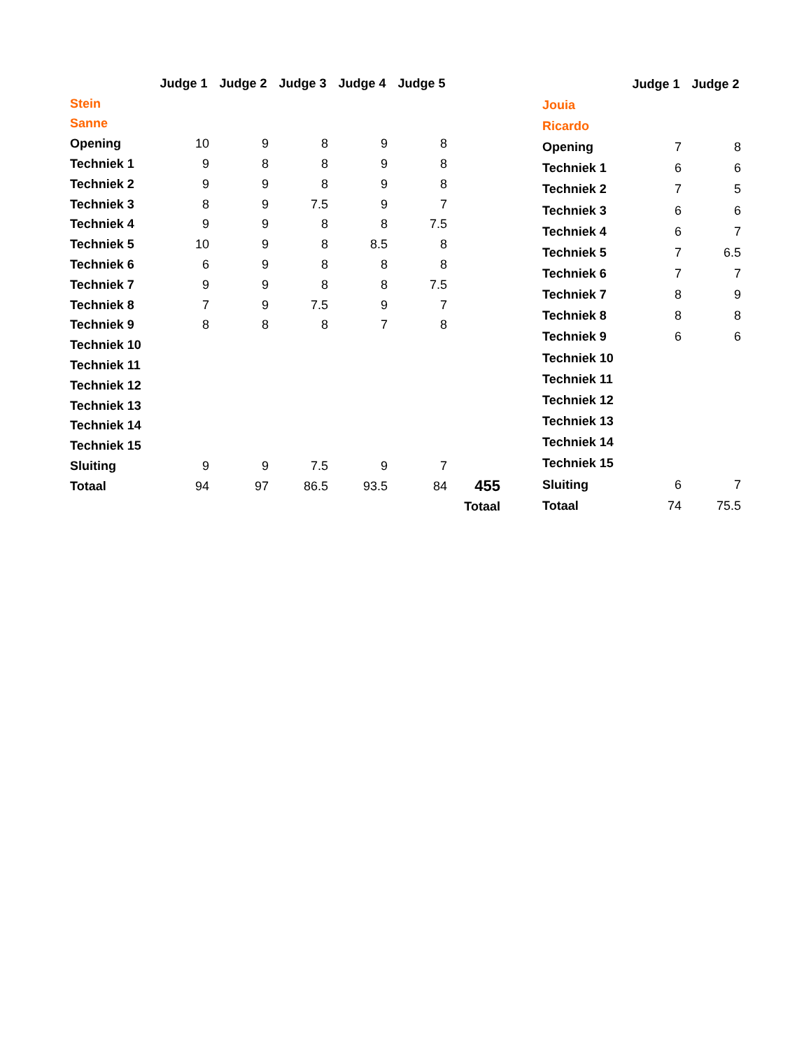| | Judge 1 | Judge 2 | Judge 3 | Judge 4 | Judge 5 | |
| Stein | | | | | | |
| Sanne | | | | | | |
| Opening | 10 | 9 | 8 | 9 | 8 | |
| Techniek 1 | 9 | 8 | 8 | 9 | 8 | |
| Techniek 2 | 9 | 9 | 8 | 9 | 8 | |
| Techniek 3 | 8 | 9 | 7.5 | 9 | 7 | |
| Techniek 4 | 9 | 9 | 8 | 8 | 7.5 | |
| Techniek 5 | 10 | 9 | 8 | 8.5 | 8 | |
| Techniek 6 | 6 | 9 | 8 | 8 | 8 | |
| Techniek 7 | 9 | 9 | 8 | 8 | 7.5 | |
| Techniek 8 | 7 | 9 | 7.5 | 9 | 7 | |
| Techniek 9 | 8 | 8 | 8 | 7 | 8 | |
| Techniek 10 | | | | | | |
| Techniek 11 | | | | | | |
| Techniek 12 | | | | | | |
| Techniek 13 | | | | | | |
| Techniek 14 | | | | | | |
| Techniek 15 | | | | | | |
| Sluiting | 9 | 9 | 7.5 | 9 | 7 | |
| Totaal | 94 | 97 | 86.5 | 93.5 | 84 | 455 |
| | | | | | | Totaal |
| | | Judge 1 | Judge 2 |
| Jouia | | | |
| Ricardo | | | |
| Opening | | 7 | 8 |
| Techniek 1 | | 6 | 6 |
| Techniek 2 | | 7 | 5 |
| Techniek 3 | | 6 | 6 |
| Techniek 4 | | 6 | 7 |
| Techniek 5 | | 7 | 6.5 |
| Techniek 6 | | 7 | 7 |
| Techniek 7 | | 8 | 9 |
| Techniek 8 | | 8 | 8 |
| Techniek 9 | | 6 | 6 |
| Techniek 10 | | | |
| Techniek 11 | | | |
| Techniek 12 | | | |
| Techniek 13 | | | |
| Techniek 14 | | | |
| Techniek 15 | | | |
| Sluiting | | 6 | 7 |
| Totaal | | 74 | 75.5 |